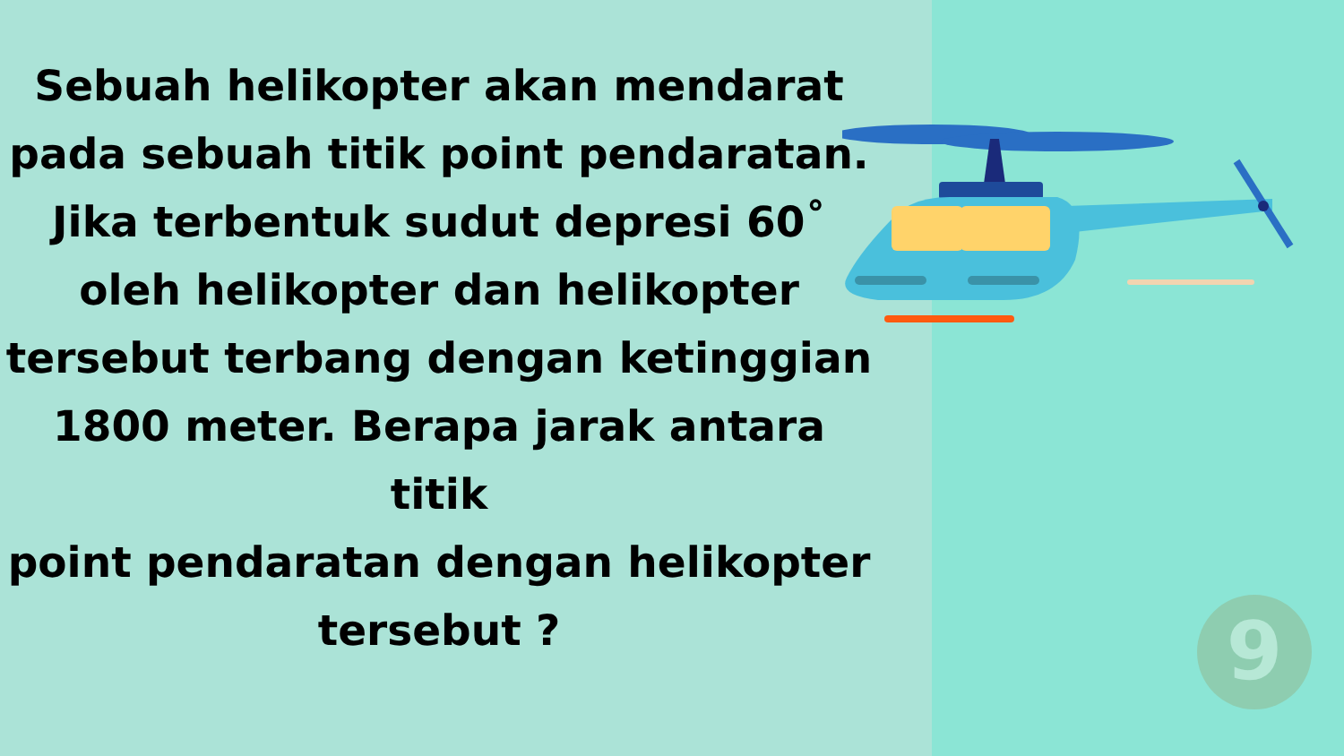9
Sebuah helikopter akan mendarat
pada sebuah titik point pendaratan.
Jika terbentuk sudut depresi 60˚
oleh helikopter dan helikopter
tersebut terbang dengan ketinggian
1800 meter. Berapa jarak antara titik
point pendaratan dengan helikopter
tersebut ?